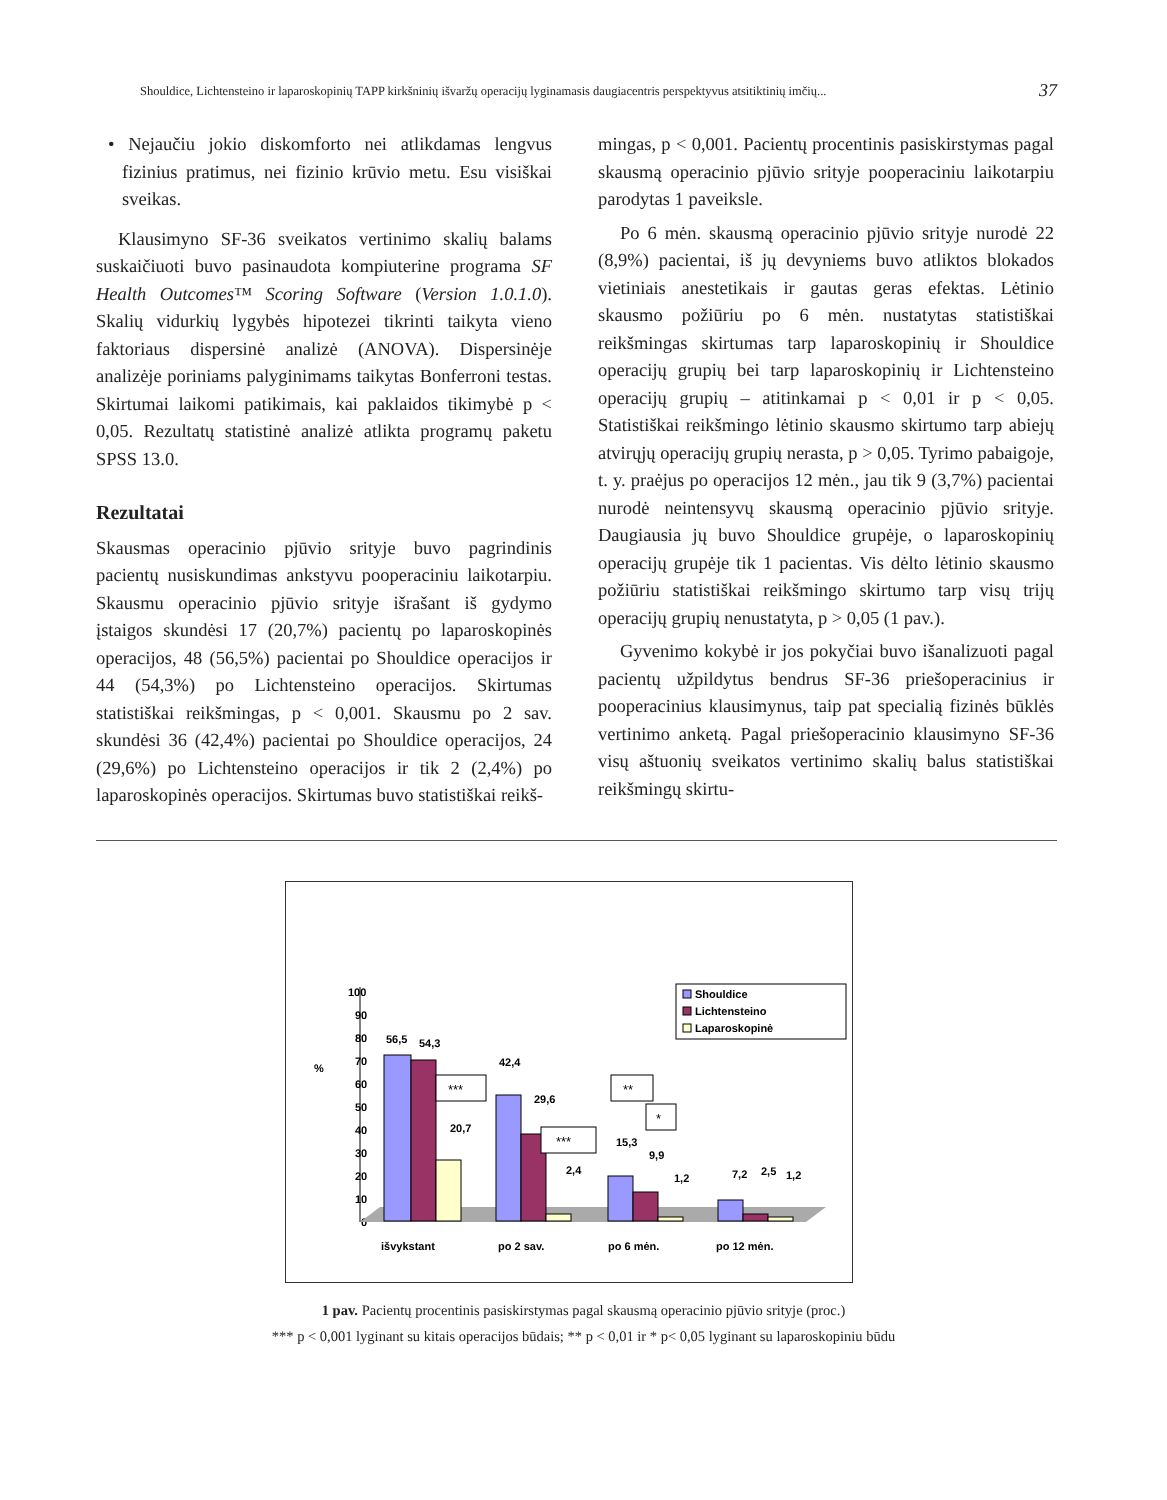Shouldice, Lichtensteino ir laparoskopinių TAPP kirkšninių išvaržų operacijų lyginamasis daugiacentris perspektyvus atsitiktinių imčių... 37
• Nejaučiu jokio diskomforto nei atlikdamas lengvus fizinius pratimus, nei fizinio krūvio metu. Esu visiškai sveikas.
Klausimyno SF-36 sveikatos vertinimo skalių balams suskaičiuoti buvo pasinaudota kompiuterine programa SF Health Outcomes™ Scoring Software (Version 1.0.1.0). Skalių vidurkių lygybės hipotezei tikrinti taikyta vieno faktoriaus dispersinė analizė (ANOVA). Dispersinėje analizėje poriniams palyginimams taikytas Bonferroni testas. Skirtumai laikomi patikimais, kai paklaidos tikimybė p < 0,05. Rezultatų statistinė analizė atlikta programų paketu SPSS 13.0.
Rezultatai
Skausmas operacinio pjūvio srityje buvo pagrindinis pacientų nusiskundimas ankstyvu pooperaciniu laikotarpiu. Skausmu operacinio pjūvio srityje išrašant iš gydymo įstaigos skundėsi 17 (20,7%) pacientų po laparoskopinės operacijos, 48 (56,5%) pacientai po Shouldice operacijos ir 44 (54,3%) po Lichtensteino operacijos. Skirtumas statistiškai reikšmingas, p < 0,001. Skausmu po 2 sav. skundėsi 36 (42,4%) pacientai po Shouldice operacijos, 24 (29,6%) po Lichtensteino operacijos ir tik 2 (2,4%) po laparoskopinės operacijos. Skirtumas buvo statistiškai reikš-
mingas, p < 0,001. Pacientų procentinis pasiskirstymas pagal skausmą operacinio pjūvio srityje pooperaciniu laikotarpiu parodytas 1 paveiksle.
Po 6 mėn. skausmą operacinio pjūvio srityje nurodė 22 (8,9%) pacientai, iš jų devyniems buvo atliktos blokados vietiniais anestetikais ir gautas geras efektas. Lėtinio skausmo požiūriu po 6 mėn. nustatytas statistiškai reikšmingas skirtumas tarp laparoskopinių ir Shouldice operacijų grupių bei tarp laparoskopinių ir Lichtensteino operacijų grupių – atitinkamai p < 0,01 ir p < 0,05. Statistiškai reikšmingo lėtinio skausmo skirtumo tarp abiejų atvirųjų operacijų grupių nerasta, p > 0,05. Tyrimo pabaigoje, t. y. praėjus po operacijos 12 mėn., jau tik 9 (3,7%) pacientai nurodė neintensyvų skausmą operacinio pjūvio srityje. Daugiausia jų buvo Shouldice grupėje, o laparoskopinių operacijų grupėje tik 1 pacientas. Vis dėlto lėtinio skausmo požiūriu statistiškai reikšmingo skirtumo tarp visų trijų operacijų grupių nenustatyta, p > 0,05 (1 pav.).
Gyvenimo kokybė ir jos pokyčiai buvo išanalizuoti pagal pacientų užpildytus bendrus SF-36 priešoperacinius ir pooperacinius klausimynus, taip pat specialią fizinės būklės vertinimo anketą. Pagal priešoperacinio klausimyno SF-36 visų aštuonių sveikatos vertinimo skalių balus statistiškai reikšmingų skirtu-
%
100
90
80
70
60
50
40
30
20
10
0
56,5
54,3
20,7
42,4
29,6
2,4
15,3
9,9
1,2
7,2
2,5
1,2
***
***
**
*
išvykstant
po 2 sav.
po 6 mėn.
po 12 mėn.
Shouldice
Lichtensteino
Laparoskopinė
1 pav. Pacientų procentinis pasiskirstymas pagal skausmą operacinio pjūvio srityje (proc.)
*** p < 0,001 lyginant su kitais operacijos būdais; ** p < 0,01 ir * p< 0,05 lyginant su laparoskopiniu būdu